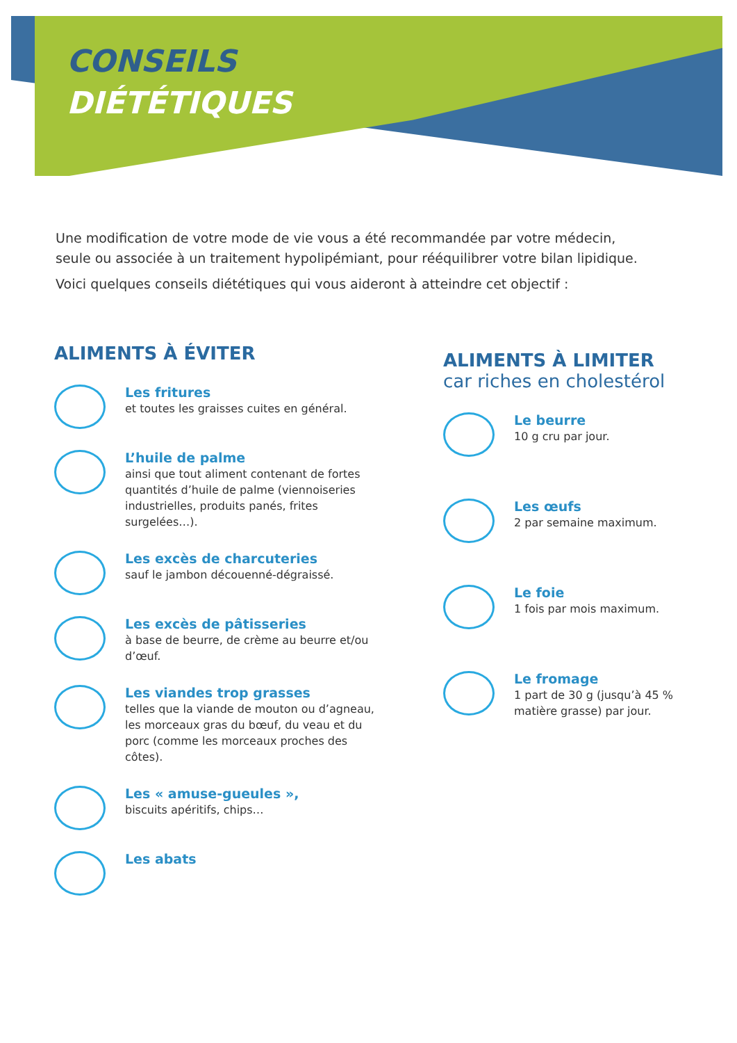CONSEILS
DIÉTÉTIQUES
Une modification de votre mode de vie vous a été recommandée par votre médecin, seule ou associée à un traitement hypolipémiant, pour rééquilibrer votre bilan lipidique.
Voici quelques conseils diététiques qui vous aideront à atteindre cet objectif :
ALIMENTS À ÉVITER
Les fritures
et toutes les graisses cuites en général.
L’huile de palme
ainsi que tout aliment contenant de fortes quantités d’huile de palme (viennoiseries industrielles, produits panés, frites surgelées…).
Les excès de charcuteries
sauf le jambon découenné-dégraissé.
Les excès de pâtisseries
à base de beurre, de crème au beurre et/ou d’œuf.
Les viandes trop grasses
telles que la viande de mouton ou d’agneau, les morceaux gras du bœuf, du veau et du porc (comme les morceaux proches des côtes).
Les « amuse-gueules »,
biscuits apéritifs, chips…
Les abats
ALIMENTS À LIMITER
car riches en cholestérol
Le beurre
10 g cru par jour.
Les œufs
2 par semaine maximum.
Le foie
1 fois par mois maximum.
Le fromage
1 part de 30 g (jusqu’à 45 % matière grasse) par jour.